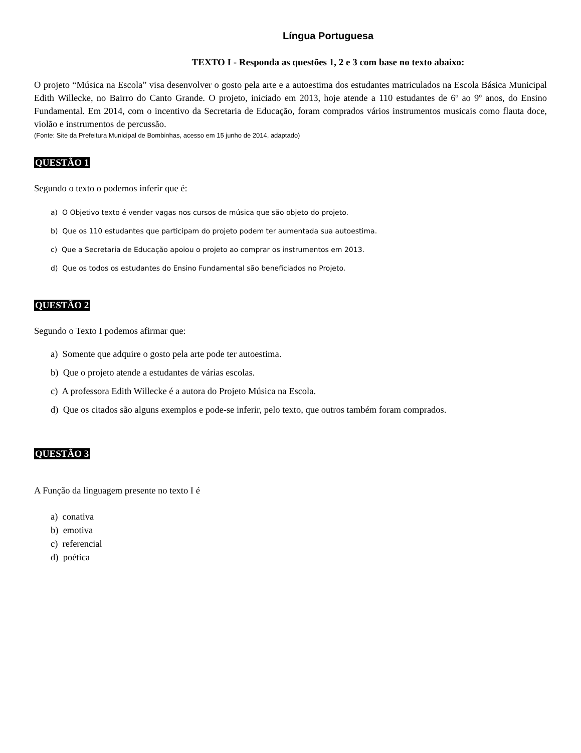Língua Portuguesa
TEXTO I - Responda as questões 1, 2 e 3 com base no texto abaixo:
O projeto “Música na Escola” visa desenvolver o gosto pela arte e a autoestima dos estudantes matriculados na Escola Básica Municipal Edith Willecke, no Bairro do Canto Grande. O projeto, iniciado em 2013, hoje atende a 110 estudantes de 6º ao 9º anos, do Ensino Fundamental. Em 2014, com o incentivo da Secretaria de Educação, foram comprados vários instrumentos musicais como flauta doce, violão e instrumentos de percussão.
(Fonte: Site da Prefeitura Municipal de Bombinhas, acesso em 15 junho de 2014, adaptado)
QUESTÃO 1
Segundo o texto o podemos inferir que é:
a) O Objetivo texto é vender vagas nos cursos de música que são objeto do projeto.
b) Que os 110 estudantes que participam do projeto podem ter aumentada sua autoestima.
c) Que a Secretaria de Educação apoiou o projeto ao comprar os instrumentos em 2013.
d) Que os todos os estudantes do Ensino Fundamental são beneficiados no Projeto.
QUESTÃO 2
Segundo o Texto I podemos afirmar que:
a) Somente que adquire o gosto pela arte pode ter autoestima.
b) Que o projeto atende a estudantes de várias escolas.
c) A professora Edith Willecke é a autora do Projeto Música na Escola.
d) Que os citados são alguns exemplos e pode-se inferir, pelo texto, que outros também foram comprados.
QUESTÃO 3
A Função da linguagem presente no texto I é
a) conativa
b) emotiva
c) referencial
d) poética